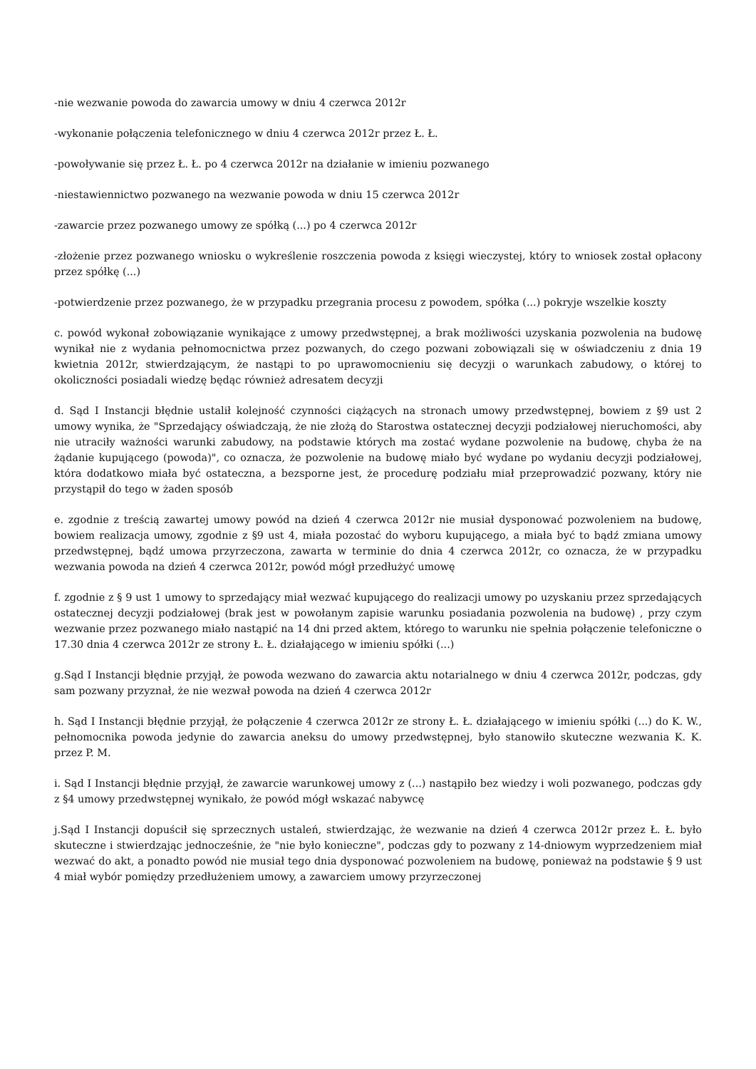-nie wezwanie powoda do zawarcia umowy w dniu 4 czerwca 2012r
-wykonanie połączenia telefonicznego w dniu 4 czerwca 2012r przez Ł. Ł.
-powoływanie się przez Ł. Ł. po 4 czerwca 2012r na działanie w imieniu pozwanego
-niestawiennictwo pozwanego na wezwanie powoda w dniu 15 czerwca 2012r
-zawarcie przez pozwanego umowy ze spółką (...) po 4 czerwca 2012r
-złożenie przez pozwanego wniosku o wykreślenie roszczenia powoda z księgi wieczystej, który to wniosek został opłacony przez spółkę (...)
-potwierdzenie przez pozwanego, że w przypadku przegrania procesu z powodem, spółka (...) pokryje wszelkie koszty
c. powód wykonał zobowiązanie wynikające z umowy przedwstępnej, a brak możliwości uzyskania pozwolenia na budowę wynikał nie z wydania pełnomocnictwa przez pozwanych, do czego pozwani zobowiązali się w oświadczeniu z dnia 19 kwietnia 2012r, stwierdzającym, że nastąpi to po uprawomocnieniu się decyzji o warunkach zabudowy, o której to okoliczności posiadali wiedzę będąc również adresatem decyzji
d. Sąd I Instancji błędnie ustalił kolejność czynności ciążących na stronach umowy przedwstępnej, bowiem z §9 ust 2 umowy wynika, że "Sprzedający oświadczają, że nie złożą do Starostwa ostatecznej decyzji podziałowej nieruchomości, aby nie utraciły ważności warunki zabudowy, na podstawie których ma zostać wydane pozwolenie na budowę, chyba że na żądanie kupującego (powoda)", co oznacza, że pozwolenie na budowę miało być wydane po wydaniu decyzji podziałowej, która dodatkowo miała być ostateczna, a bezsporne jest, że procedurę podziału miał przeprowadzić pozwany, który nie przystąpił do tego w żaden sposób
e. zgodnie z treścią zawartej umowy powód na dzień 4 czerwca 2012r nie musiał dysponować pozwoleniem na budowę, bowiem realizacja umowy, zgodnie z §9 ust 4, miała pozostać do wyboru kupującego, a miała być to bądź zmiana umowy przedwstępnej, bądź umowa przyrzeczona, zawarta w terminie do dnia 4 czerwca 2012r, co oznacza, że w przypadku wezwania powoda na dzień 4 czerwca 2012r, powód mógł przedłużyć umowę
f. zgodnie z § 9 ust 1 umowy to sprzedający miał wezwać kupującego do realizacji umowy po uzyskaniu przez sprzedających ostatecznej decyzji podziałowej (brak jest w powołanym zapisie warunku posiadania pozwolenia na budowę) , przy czym wezwanie przez pozwanego miało nastąpić na 14 dni przed aktem, którego to warunku nie spełnia połączenie telefoniczne o 17.30 dnia 4 czerwca 2012r ze strony Ł. Ł. działającego w imieniu spółki (...)
g.Sąd I Instancji błędnie przyjął, że powoda wezwano do zawarcia aktu notarialnego w dniu 4 czerwca 2012r, podczas, gdy sam pozwany przyznał, że nie wezwał powoda na dzień 4 czerwca 2012r
h. Sąd I Instancji błędnie przyjął, że połączenie 4 czerwca 2012r ze strony Ł. Ł. działającego w imieniu spółki (...) do K. W., pełnomocnika powoda jedynie do zawarcia aneksu do umowy przedwstępnej, było stanowiło skuteczne wezwania K. K. przez P. M.
i. Sąd I Instancji błędnie przyjął, że zawarcie warunkowej umowy z (...) nastąpiło bez wiedzy i woli pozwanego, podczas gdy z §4 umowy przedwstępnej wynikało, że powód mógł wskazać nabywcę
j.Sąd I Instancji dopuścił się sprzecznych ustaleń, stwierdzając, że wezwanie na dzień 4 czerwca 2012r przez Ł. Ł. było skuteczne i stwierdzając jednocześnie, że "nie było konieczne", podczas gdy to pozwany z 14-dniowym wyprzedzeniem miał wezwać do akt, a ponadto powód nie musiał tego dnia dysponować pozwoleniem na budowę, ponieważ na podstawie § 9 ust 4 miał wybór pomiędzy przedłużeniem umowy, a zawarciem umowy przyrzeczonej